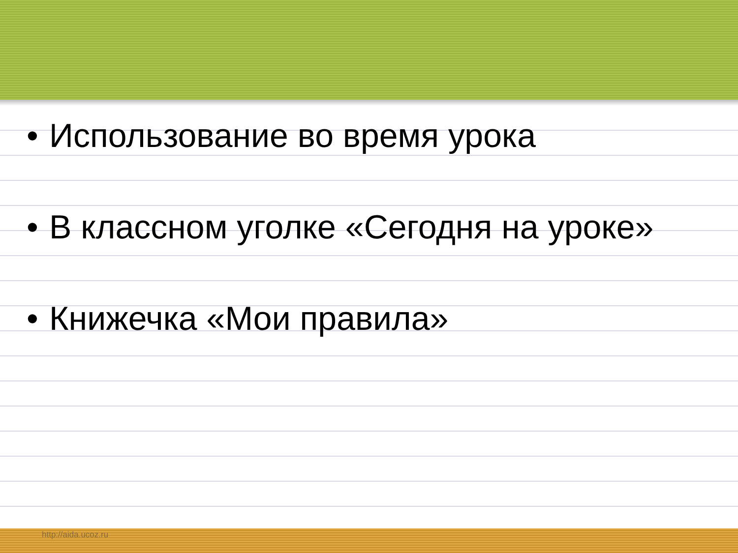• Использование во время урока
• В классном уголке «Сегодня на уроке»
• Книжечка «Мои правила»
http://aida.ucoz.ru